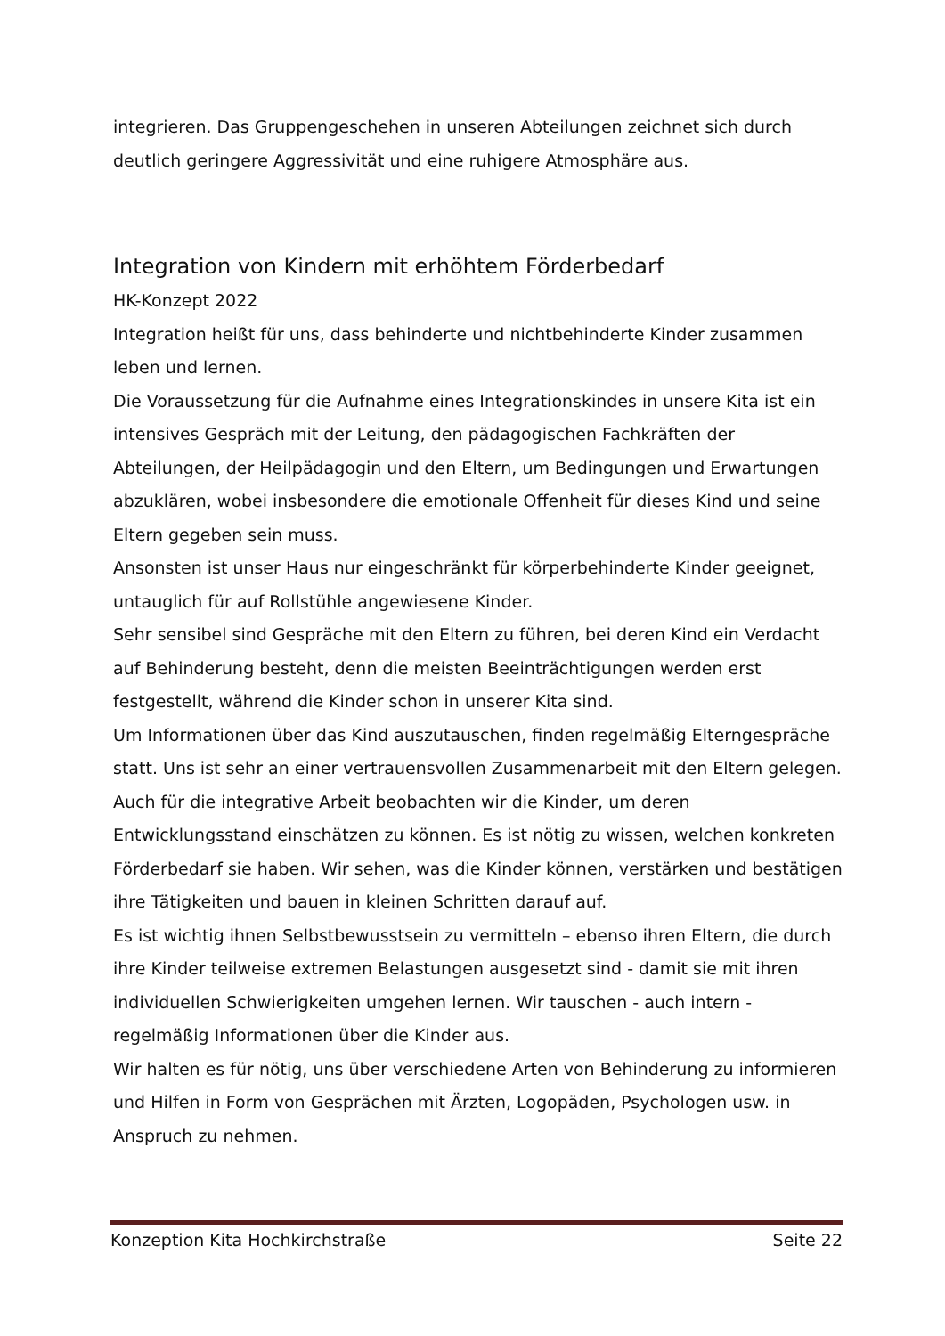integrieren. Das Gruppengeschehen in unseren Abteilungen zeichnet sich durch deutlich geringere Aggressivität und eine ruhigere Atmosphäre aus.
Integration von Kindern mit erhöhtem Förderbedarf
HK-Konzept 2022
Integration heißt für uns, dass behinderte und nichtbehinderte Kinder zusammen leben und lernen.
Die Voraussetzung für die Aufnahme eines Integrationskindes in unsere Kita ist ein intensives Gespräch mit der Leitung, den pädagogischen Fachkräften der Abteilungen, der Heilpädagogin und den Eltern, um Bedingungen und Erwartungen abzuklären, wobei insbesondere die emotionale Offenheit für dieses Kind und seine Eltern gegeben sein muss.
Ansonsten ist unser Haus nur eingeschränkt für körperbehinderte Kinder geeignet, untauglich für auf Rollstühle angewiesene Kinder.
Sehr sensibel sind Gespräche mit den Eltern zu führen, bei deren Kind ein Verdacht auf Behinderung besteht, denn die meisten Beeinträchtigungen werden erst festgestellt, während die Kinder schon in unserer Kita sind.
Um Informationen über das Kind auszutauschen, finden regelmäßig Elterngespräche statt. Uns ist sehr an einer vertrauensvollen Zusammenarbeit mit den Eltern gelegen.
Auch für die integrative Arbeit beobachten wir die Kinder, um deren Entwicklungsstand einschätzen zu können. Es ist nötig zu wissen, welchen konkreten Förderbedarf sie haben. Wir sehen, was die Kinder können, verstärken und bestätigen ihre Tätigkeiten und bauen in kleinen Schritten darauf auf.
Es ist wichtig ihnen Selbstbewusstsein zu vermitteln – ebenso ihren Eltern, die durch ihre Kinder teilweise extremen Belastungen ausgesetzt sind - damit sie mit ihren individuellen Schwierigkeiten umgehen lernen. Wir tauschen - auch intern - regelmäßig Informationen über die Kinder aus.
Wir halten es für nötig, uns über verschiedene Arten von Behinderung zu informieren und Hilfen in Form von Gesprächen mit Ärzten, Logopäden, Psychologen usw. in Anspruch zu nehmen.
Konzeption Kita Hochkirchstraße Seite 22